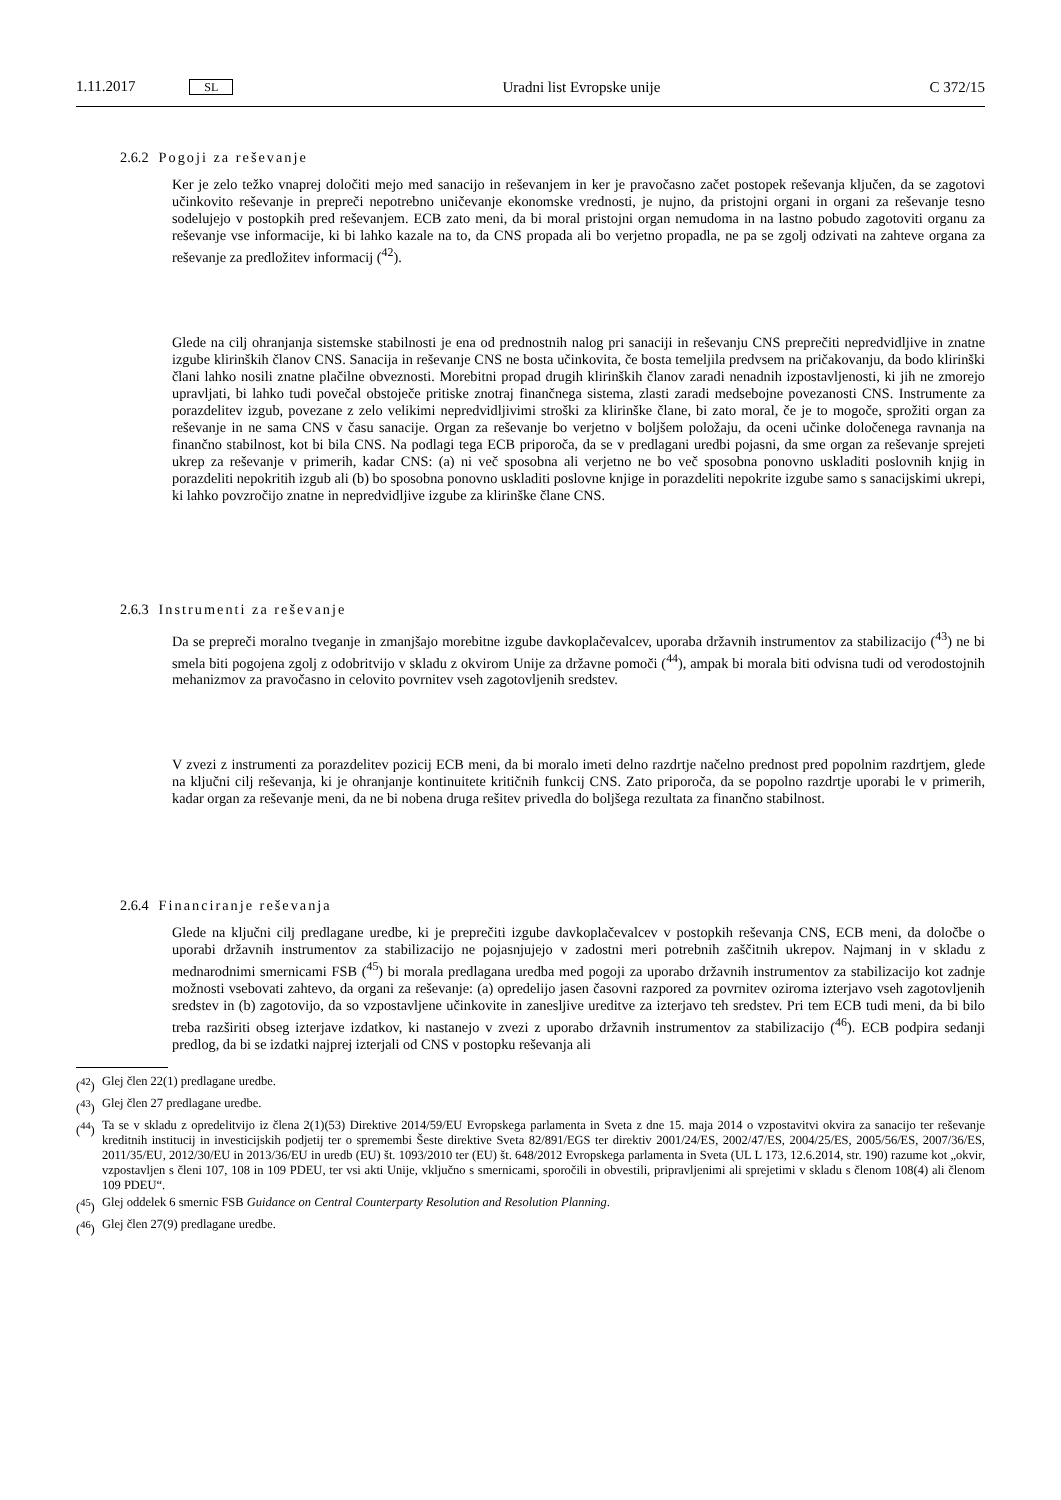1.11.2017 SL Uradni list Evropske unije C 372/15
2.6.2 Pogoji za reševanje
Ker je zelo težko vnaprej določiti mejo med sanacijo in reševanjem in ker je pravočasno začet postopek reševanja ključen, da se zagotovi učinkovito reševanje in prepreči nepotrebno uničevanje ekonomske vrednosti, je nujno, da pristojni organi in organi za reševanje tesno sodelujejo v postopkih pred reševanjem. ECB zato meni, da bi moral pristojni organ nemudoma in na lastno pobudo zagotoviti organu za reševanje vse informacije, ki bi lahko kazale na to, da CNS propada ali bo verjetno propadla, ne pa se zgolj odzivati na zahteve organa za reševanje za predložitev informacij (<sup>42</sup>).
Glede na cilj ohranjanja sistemske stabilnosti je ena od prednostnih nalog pri sanaciji in reševanju CNS preprečiti nepredvidljive in znatne izgube klirinških članov CNS. Sanacija in reševanje CNS ne bosta učinkovita, če bosta temeljila predvsem na pričakovanju, da bodo klirinški člani lahko nosili znatne plačilne obveznosti. Morebitni propad drugih klirinških članov zaradi nenadnih izpostavljenosti, ki jih ne zmorejo upravljati, bi lahko tudi povečal obstoječe pritiske znotraj finančnega sistema, zlasti zaradi medsebojne povezanosti CNS. Instrumente za porazdelitev izgub, povezane z zelo velikimi nepredvidljivimi stroški za klirinške člane, bi zato moral, če je to mogoče, sprožiti organ za reševanje in ne sama CNS v času sanacije. Organ za reševanje bo verjetno v boljšem položaju, da oceni učinke določenega ravnanja na finančno stabilnost, kot bi bila CNS. Na podlagi tega ECB priporoča, da se v predlagani uredbi pojasni, da sme organ za reševanje sprejeti ukrep za reševanje v primerih, kadar CNS: (a) ni več sposobna ali verjetno ne bo več sposobna ponovno uskladiti poslovnih knjig in porazdeliti nepokritih izgub ali (b) bo sposobna ponovno uskladiti poslovne knjige in porazdeliti nepokrite izgube samo s sanacijskimi ukrepi, ki lahko povzročijo znatne in nepredvidljive izgube za klirinške člane CNS.
2.6.3 Instrumenti za reševanje
Da se prepreči moralno tveganje in zmanjšajo morebitne izgube davkoplačevalcev, uporaba državnih instrumentov za stabilizacijo (<sup>43</sup>) ne bi smela biti pogojena zgolj z odobritvijo v skladu z okvirom Unije za državne pomoči (<sup>44</sup>), ampak bi morala biti odvisna tudi od verodostojnih mehanizmov za pravočasno in celovito povrnitev vseh zagotovljenih sredstev.
V zvezi z instrumenti za porazdelitev pozicij ECB meni, da bi moralo imeti delno razdrtje načelno prednost pred popolnim razdrtjem, glede na ključni cilj reševanja, ki je ohranjanje kontinuitete kritičnih funkcij CNS. Zato priporoča, da se popolno razdrtje uporabi le v primerih, kadar organ za reševanje meni, da ne bi nobena druga rešitev privedla do boljšega rezultata za finančno stabilnost.
2.6.4 Financiranje reševanja
Glede na ključni cilj predlagane uredbe, ki je preprečiti izgube davkoplačevalcev v postopkih reševanja CNS, ECB meni, da določbe o uporabi državnih instrumentov za stabilizacijo ne pojasnjujejo v zadostni meri potrebnih zaščitnih ukrepov. Najmanj in v skladu z mednarodnimi smernicami FSB (<sup>45</sup>) bi morala predlagana uredba med pogoji za uporabo državnih instrumentov za stabilizacijo kot zadnje možnosti vsebovati zahtevo, da organi za reševanje: (a) opredelijo jasen časovni razpored za povrnitev oziroma izterjavo vseh zagotovljenih sredstev in (b) zagotovijo, da so vzpostavljene učinkovite in zanesljive ureditve za izterjavo teh sredstev. Pri tem ECB tudi meni, da bi bilo treba razširiti obseg izterjave izdatkov, ki nastanejo v zvezi z uporabo državnih instrumentov za stabilizacijo (<sup>46</sup>). ECB podpira sedanji predlog, da bi se izdatki najprej izterjali od CNS v postopku reševanja ali
(<sup>42</sup>) Glej člen 22(1) predlagane uredbe.
(<sup>43</sup>) Glej člen 27 predlagane uredbe.
(<sup>44</sup>) Ta se v skladu z opredelitvijo iz člena 2(1)(53) Direktive 2014/59/EU Evropskega parlamenta in Sveta z dne 15. maja 2014 o vzpostavitvi okvira za sanacijo ter reševanje kreditnih institucij in investicijskih podjetij ter o spremembi Šeste direktive Sveta 82/891/EGS ter direktiv 2001/24/ES, 2002/47/ES, 2004/25/ES, 2005/56/ES, 2007/36/ES, 2011/35/EU, 2012/30/EU in 2013/36/EU in uredb (EU) št. 1093/2010 ter (EU) št. 648/2012 Evropskega parlamenta in Sveta (UL L 173, 12.6.2014, str. 190) razume kot „okvir, vzpostavljen s členi 107, 108 in 109 PDEU, ter vsi akti Unije, vključno s smernicami, sporočili in obvestili, pripravljenimi ali sprejetimi v skladu s členom 108(4) ali členom 109 PDEU“.
(<sup>45</sup>) Glej oddelek 6 smernic FSB Guidance on Central Counterparty Resolution and Resolution Planning.
(<sup>46</sup>) Glej člen 27(9) predlagane uredbe.